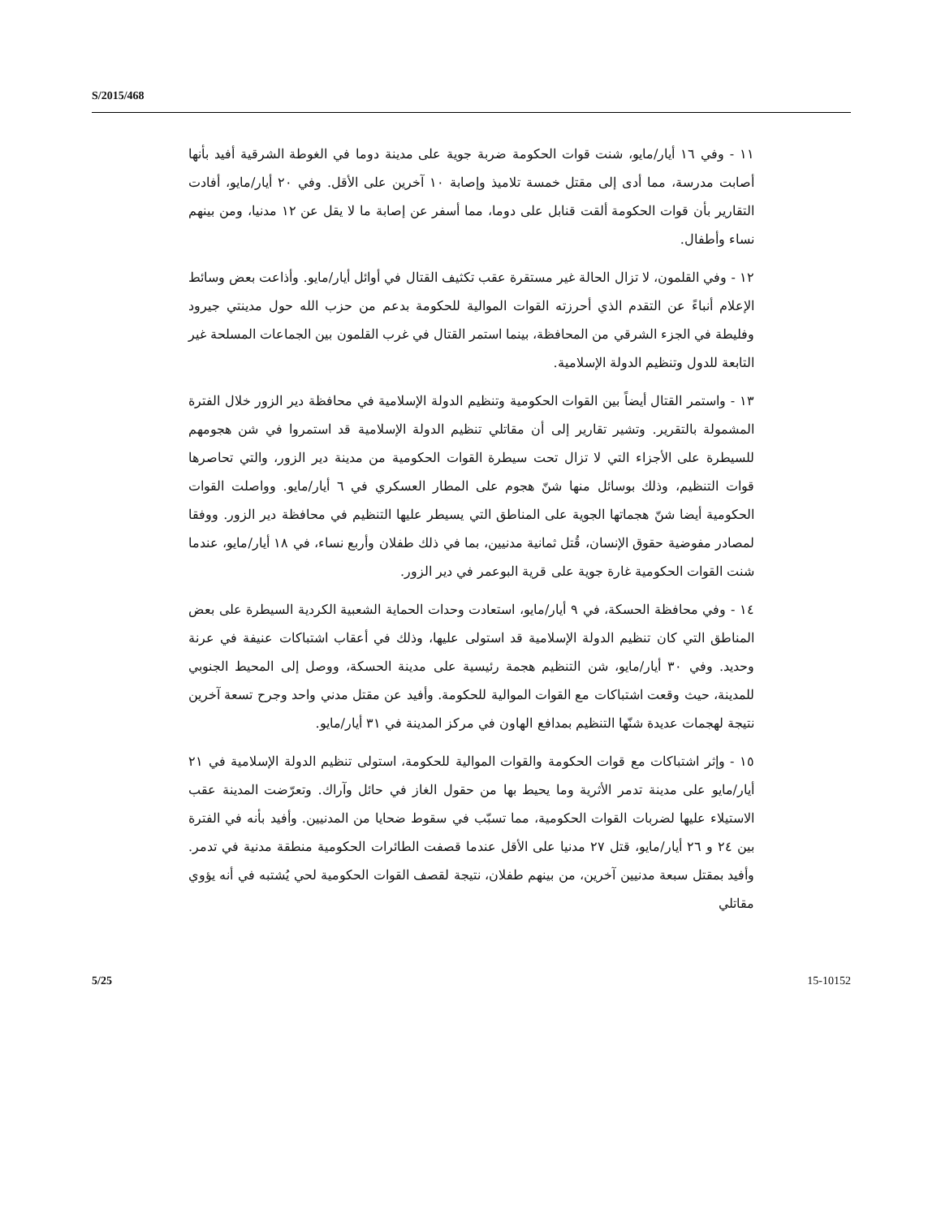S/2015/468
١١ - وفي ١٦ أيار/مايو، شنت قوات الحكومة ضربة جوية على مدينة دوما في الغوطة الشرقية أفيد بأنها أصابت مدرسة، مما أدى إلى مقتل خمسة تلاميذ وإصابة ١٠ آخرين على الأقل. وفي ٢٠ أيار/مايو، أفادت التقارير بأن قوات الحكومة ألقت قنابل على دوما، مما أسفر عن إصابة ما لا يقل عن ١٢ مدنيا، ومن بينهم نساء وأطفال.
١٢ - وفي القلمون، لا تزال الحالة غير مستقرة عقب تكثيف القتال في أوائل أيار/مايو. وأذاعت بعض وسائط الإعلام أنباءً عن التقدم الذي أحرزته القوات الموالية للحكومة بدعم من حزب الله حول مدينتي جيرود وفليطة في الجزء الشرقي من المحافظة، بينما استمر القتال في غرب القلمون بين الجماعات المسلحة غير التابعة للدول وتنظيم الدولة الإسلامية.
١٣ - واستمر القتال أيضاً بين القوات الحكومية وتنظيم الدولة الإسلامية في محافظة دير الزور خلال الفترة المشمولة بالتقرير. وتشير تقارير إلى أن مقاتلي تنظيم الدولة الإسلامية قد استمروا في شن هجومهم للسيطرة على الأجزاء التي لا تزال تحت سيطرة القوات الحكومية من مدينة دير الزور، والتي تحاصرها قوات التنظيم، وذلك بوسائل منها شنّ هجوم على المطار العسكري في ٦ أيار/مايو. وواصلت القوات الحكومية أيضا شنّ هجماتها الجوية على المناطق التي يسيطر عليها التنظيم في محافظة دير الزور. ووفقا لمصادر مفوضية حقوق الإنسان، قُتل ثمانية مدنيين، بما في ذلك طفلان وأربع نساء، في ١٨ أيار/مايو، عندما شنت القوات الحكومية غارة جوية على قرية البوعمر في دير الزور.
١٤ - وفي محافظة الحسكة، في ٩ أيار/مايو، استعادت وحدات الحماية الشعبية الكردية السيطرة على بعض المناطق التي كان تنظيم الدولة الإسلامية قد استولى عليها، وذلك في أعقاب اشتباكات عنيفة في عرنة وحديد. وفي ٣٠ أيار/مايو، شن التنظيم هجمة رئيسية على مدينة الحسكة، ووصل إلى المحيط الجنوبي للمدينة، حيث وقعت اشتباكات مع القوات الموالية للحكومة. وأفيد عن مقتل مدني واحد وجرح تسعة آخرين نتيجة لهجمات عديدة شنّها التنظيم بمدافع الهاون في مركز المدينة في ٣١ أيار/مايو.
١٥ - وإثر اشتباكات مع قوات الحكومة والقوات الموالية للحكومة، استولى تنظيم الدولة الإسلامية في ٢١ أيار/مايو على مدينة تدمر الأثرية وما يحيط بها من حقول الغاز في حائل وآراك. وتعرّضت المدينة عقب الاستيلاء عليها لضربات القوات الحكومية، مما تسبّب في سقوط ضحايا من المدنيين. وأفيد بأنه في الفترة بين ٢٤ و ٢٦ أيار/مايو، قتل ٢٧ مدنيا على الأقل عندما قصفت الطائرات الحكومية منطقة مدنية في تدمر. وأفيد بمقتل سبعة مدنيين آخرين، من بينهم طفلان، نتيجة لقصف القوات الحكومية لحي يُشتبه في أنه يؤوي مقاتلي
5/25 15-10152